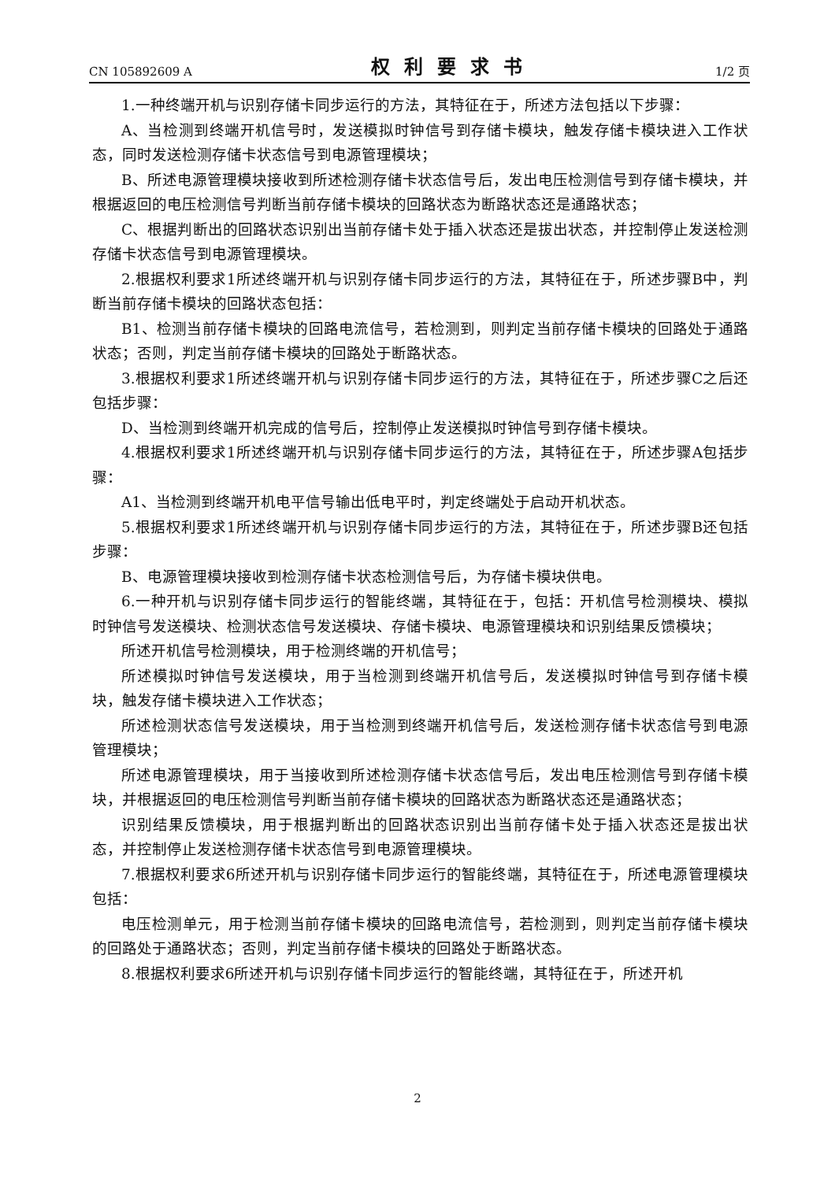CN 105892609 A 权利要求书 1/2 页
1.一种终端开机与识别存储卡同步运行的方法，其特征在于，所述方法包括以下步骤：
A、当检测到终端开机信号时，发送模拟时钟信号到存储卡模块，触发存储卡模块进入工作状态，同时发送检测存储卡状态信号到电源管理模块；
B、所述电源管理模块接收到所述检测存储卡状态信号后，发出电压检测信号到存储卡模块，并根据返回的电压检测信号判断当前存储卡模块的回路状态为断路状态还是通路状态；
C、根据判断出的回路状态识别出当前存储卡处于插入状态还是拔出状态，并控制停止发送检测存储卡状态信号到电源管理模块。
2.根据权利要求1所述终端开机与识别存储卡同步运行的方法，其特征在于，所述步骤B中，判断当前存储卡模块的回路状态包括：
B1、检测当前存储卡模块的回路电流信号，若检测到，则判定当前存储卡模块的回路处于通路状态；否则，判定当前存储卡模块的回路处于断路状态。
3.根据权利要求1所述终端开机与识别存储卡同步运行的方法，其特征在于，所述步骤C之后还包括步骤：
D、当检测到终端开机完成的信号后，控制停止发送模拟时钟信号到存储卡模块。
4.根据权利要求1所述终端开机与识别存储卡同步运行的方法，其特征在于，所述步骤A包括步骤：
A1、当检测到终端开机电平信号输出低电平时，判定终端处于启动开机状态。
5.根据权利要求1所述终端开机与识别存储卡同步运行的方法，其特征在于，所述步骤B还包括步骤：
B、电源管理模块接收到检测存储卡状态检测信号后，为存储卡模块供电。
6.一种开机与识别存储卡同步运行的智能终端，其特征在于，包括：开机信号检测模块、模拟时钟信号发送模块、检测状态信号发送模块、存储卡模块、电源管理模块和识别结果反馈模块；
所述开机信号检测模块，用于检测终端的开机信号；
所述模拟时钟信号发送模块，用于当检测到终端开机信号后，发送模拟时钟信号到存储卡模块，触发存储卡模块进入工作状态；
所述检测状态信号发送模块，用于当检测到终端开机信号后，发送检测存储卡状态信号到电源管理模块；
所述电源管理模块，用于当接收到所述检测存储卡状态信号后，发出电压检测信号到存储卡模块，并根据返回的电压检测信号判断当前存储卡模块的回路状态为断路状态还是通路状态；
识别结果反馈模块，用于根据判断出的回路状态识别出当前存储卡处于插入状态还是拔出状态，并控制停止发送检测存储卡状态信号到电源管理模块。
7.根据权利要求6所述开机与识别存储卡同步运行的智能终端，其特征在于，所述电源管理模块包括：
电压检测单元，用于检测当前存储卡模块的回路电流信号，若检测到，则判定当前存储卡模块的回路处于通路状态；否则，判定当前存储卡模块的回路处于断路状态。
8.根据权利要求6所述开机与识别存储卡同步运行的智能终端，其特征在于，所述开机
2